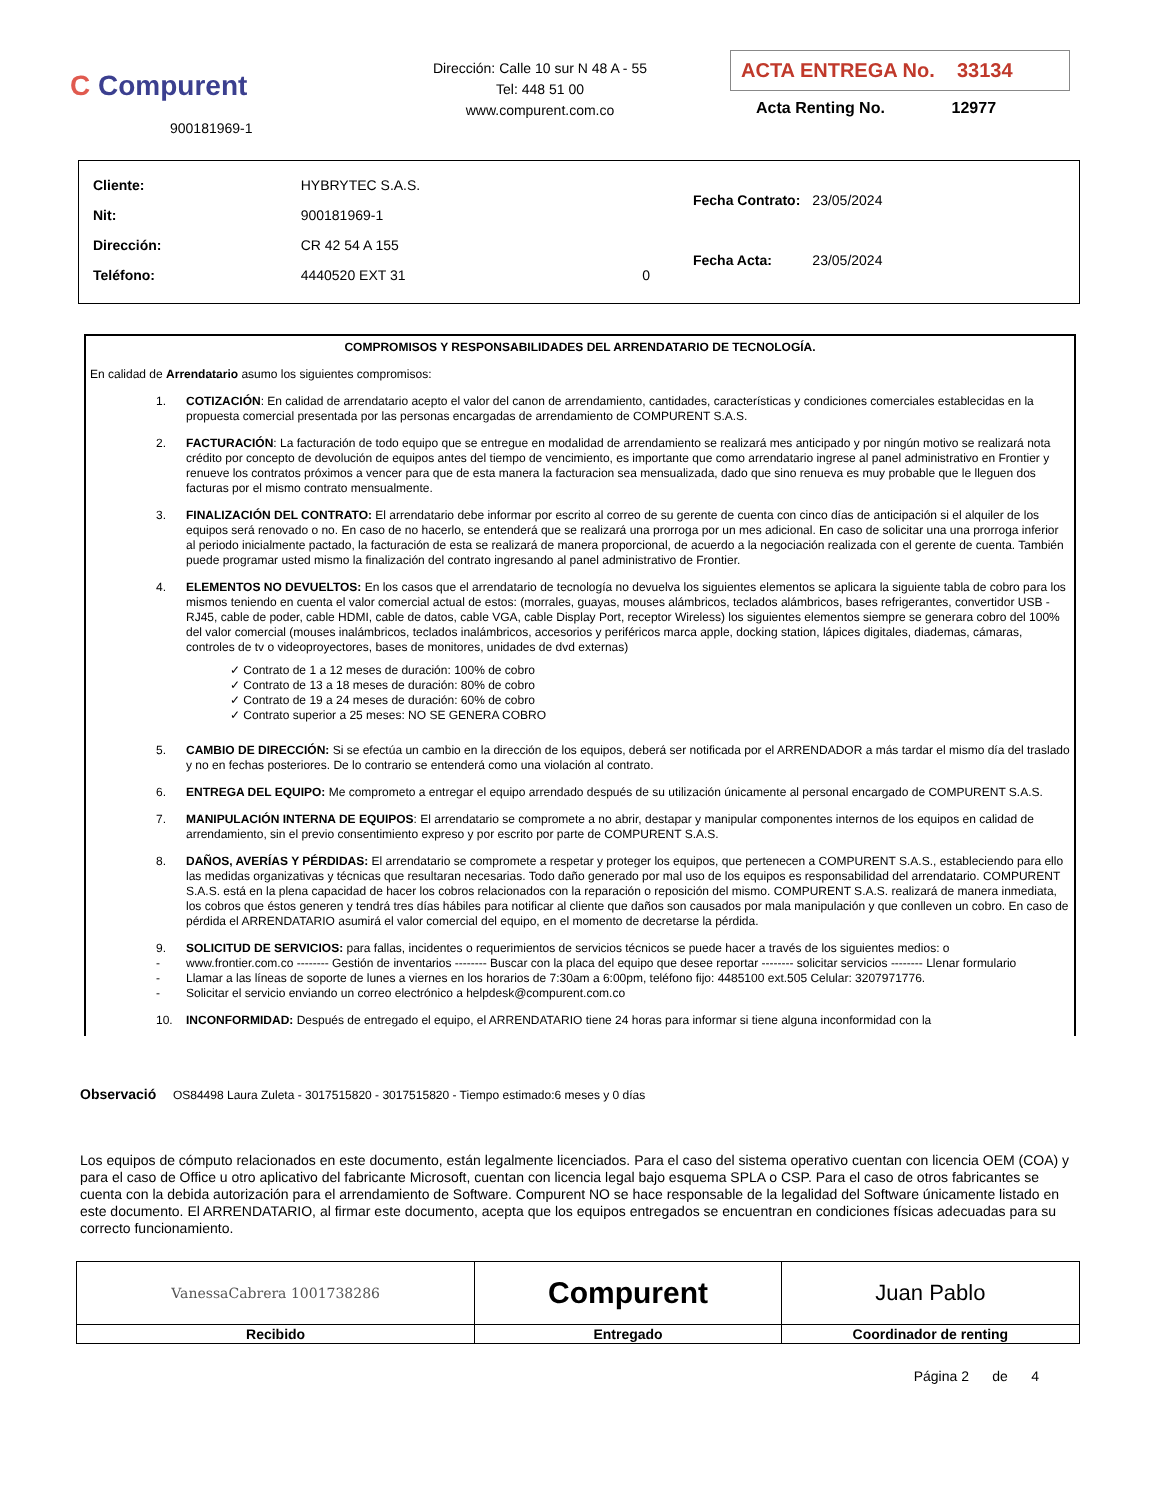C Compurent
900181969-1
Dirección: Calle 10 sur N 48 A - 55
Tel: 448 51 00
www.compurent.com.co
ACTA ENTREGA No. 33134
Acta Renting No. 12977
| Cliente: | HYBRYTEC S.A.S. | |
| Nit: | 900181969-1 | |
| Dirección: | CR 42 54 A 155 | |
| Teléfono: | 4440520 EXT 31 | 0 |
| Fecha Contrato: | 23/05/2024 |
| Fecha Acta: | 23/05/2024 |
COMPROMISOS Y RESPONSABILIDADES DEL ARRENDATARIO DE TECNOLOGÍA.
En calidad de Arrendatario asumo los siguientes compromisos:
1. COTIZACIÓN: En calidad de arrendatario acepto el valor del canon de arrendamiento, cantidades, características y condiciones comerciales establecidas en la propuesta comercial presentada por las personas encargadas de arrendamiento de COMPURENT S.A.S.
2. FACTURACIÓN: La facturación de todo equipo que se entregue en modalidad de arrendamiento se realizará mes anticipado y por ningún motivo se realizará nota crédito por concepto de devolución de equipos antes del tiempo de vencimiento, es importante que como arrendatario ingrese al panel administrativo en Frontier y renueve los contratos próximos a vencer para que de esta manera la facturacion sea mensualizada, dado que sino renueva es muy probable que le lleguen dos facturas por el mismo contrato mensualmente.
3. FINALIZACIÓN DEL CONTRATO: El arrendatario debe informar por escrito al correo de su gerente de cuenta con cinco días de anticipación si el alquiler de los equipos será renovado o no. En caso de no hacerlo, se entenderá que se realizará una prorroga por un mes adicional. En caso de solicitar una una prorroga inferior al periodo inicialmente pactado, la facturación de esta se realizará de manera proporcional, de acuerdo a la negociación realizada con el gerente de cuenta. También puede programar usted mismo la finalización del contrato ingresando al panel administrativo de Frontier.
4. ELEMENTOS NO DEVUELTOS: En los casos que el arrendatario de tecnología no devuelva los siguientes elementos se aplicara la siguiente tabla de cobro para los mismos teniendo en cuenta el valor comercial actual de estos: (morrales, guayas, mouses alámbricos, teclados alámbricos, bases refrigerantes, convertidor USB - RJ45, cable de poder, cable HDMI, cable de datos, cable VGA, cable Display Port, receptor Wireless) los siguientes elementos siempre se generara cobro del 100% del valor comercial (mouses inalámbricos, teclados inalámbricos, accesorios y periféricos marca apple, docking station, lápices digitales, diademas, cámaras, controles de tv o videoproyectores, bases de monitores, unidades de dvd externas)
✓ Contrato de 1 a 12 meses de duración: 100% de cobro
✓ Contrato de 13 a 18 meses de duración: 80% de cobro
✓ Contrato de 19 a 24 meses de duración: 60% de cobro
✓ Contrato superior a 25 meses: NO SE GENERA COBRO
5. CAMBIO DE DIRECCIÓN: Si se efectúa un cambio en la dirección de los equipos, deberá ser notificada por el ARRENDADOR a más tardar el mismo día del traslado y no en fechas posteriores. De lo contrario se entenderá como una violación al contrato.
6. ENTREGA DEL EQUIPO: Me comprometo a entregar el equipo arrendado después de su utilización únicamente al personal encargado de COMPURENT S.A.S.
7. MANIPULACIÓN INTERNA DE EQUIPOS: El arrendatario se compromete a no abrir, destapar y manipular componentes internos de los equipos en calidad de arrendamiento, sin el previo consentimiento expreso y por escrito por parte de COMPURENT S.A.S.
8. DAÑOS, AVERÍAS Y PÉRDIDAS: El arrendatario se compromete a respetar y proteger los equipos, que pertenecen a COMPURENT S.A.S., estableciendo para ello las medidas organizativas y técnicas que resultaran necesarias. Todo daño generado por mal uso de los equipos es responsabilidad del arrendatario. COMPURENT S.A.S. está en la plena capacidad de hacer los cobros relacionados con la reparación o reposición del mismo. COMPURENT S.A.S. realizará de manera inmediata, los cobros que éstos generen y tendrá tres días hábiles para notificar al cliente que daños son causados por mala manipulación y que conlleven un cobro. En caso de pérdida el ARRENDATARIO asumirá el valor comercial del equipo, en el momento de decretarse la pérdida.
9. SOLICITUD DE SERVICIOS: para fallas, incidentes o requerimientos de servicios técnicos se puede hacer a través de los siguientes medios: o
- www.frontier.com.co -------- Gestión de inventarios -------- Buscar con la placa del equipo que desee reportar -------- solicitar servicios -------- Llenar formulario
- Llamar a las líneas de soporte de lunes a viernes en los horarios de 7:30am a 6:00pm, teléfono fijo: 4485100 ext.505 Celular: 3207971776.
- Solicitar el servicio enviando un correo electrónico a helpdesk@compurent.com.co
10. INCONFORMIDAD: Después de entregado el equipo, el ARRENDATARIO tiene 24 horas para informar si tiene alguna inconformidad con la
Observació OS84498 Laura Zuleta - 3017515820 - 3017515820 - Tiempo estimado:6 meses y 0 días
Los equipos de cómputo relacionados en este documento, están legalmente licenciados. Para el caso del sistema operativo cuentan con licencia OEM (COA) y para el caso de Office u otro aplicativo del fabricante Microsoft, cuentan con licencia legal bajo esquema SPLA o CSP. Para el caso de otros fabricantes se cuenta con la debida autorización para el arrendamiento de Software. Compurent NO se hace responsable de la legalidad del Software únicamente listado en este documento. El ARRENDATARIO, al firmar este documento, acepta que los equipos entregados se encuentran en condiciones físicas adecuadas para su correcto funcionamiento.
| VanessaCabrera 1001738286 | Compurent | Juan Pablo |
| Recibido | Entregado | Coordinador de renting |
Página 2 de 4